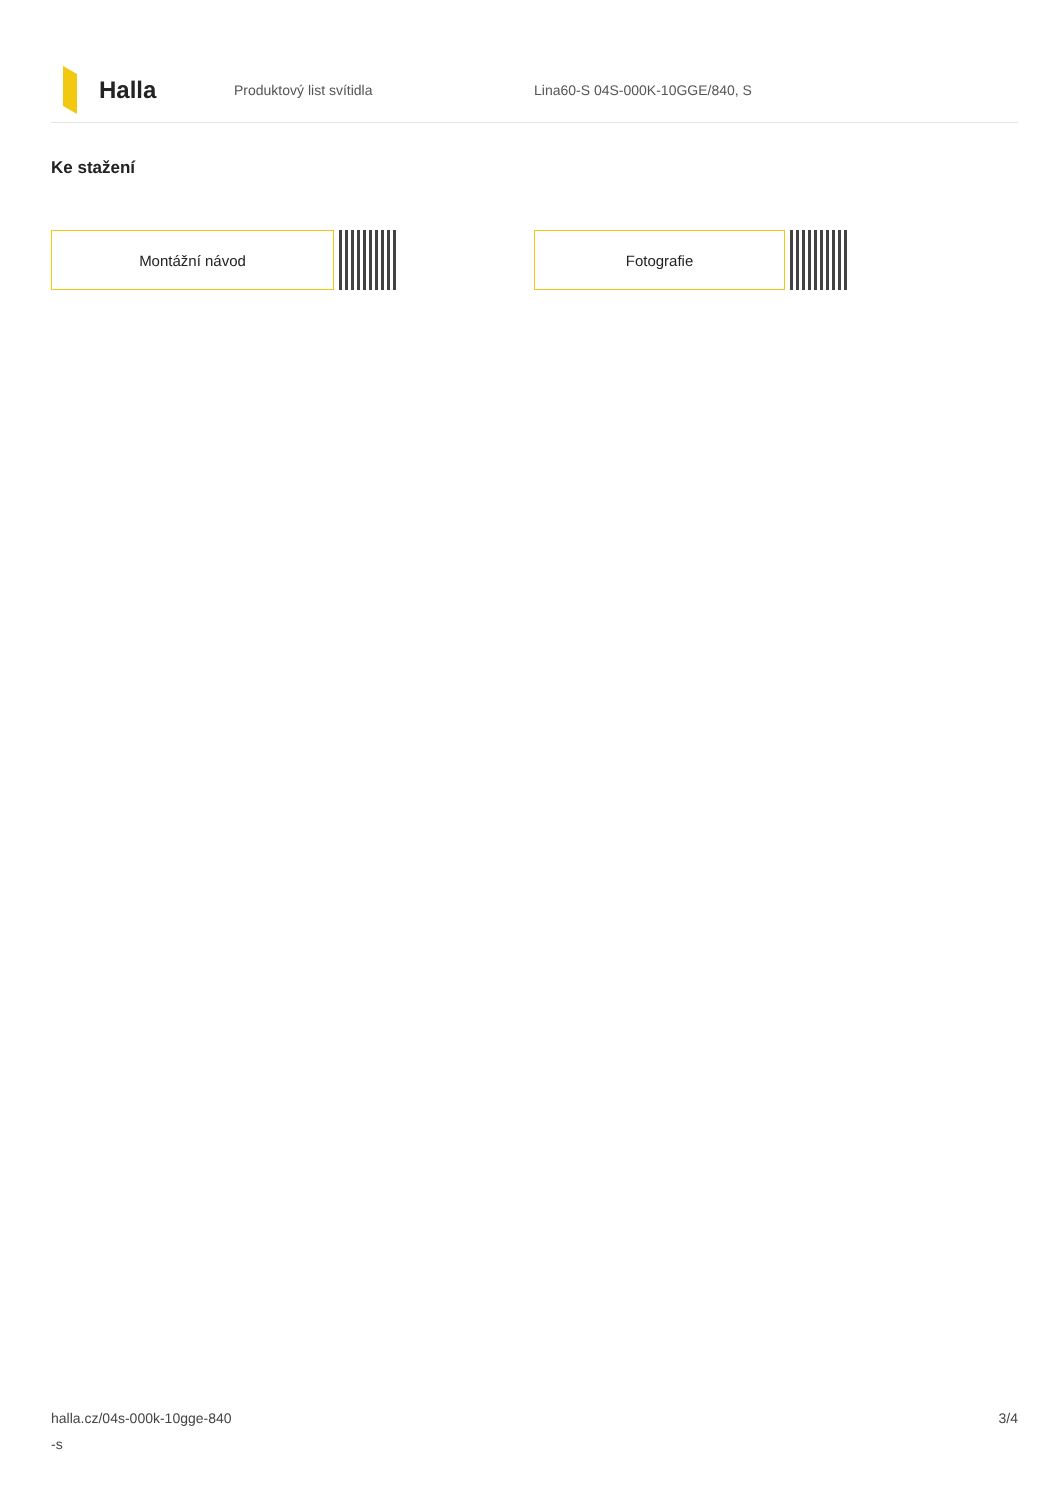Halla
Produktový list svítidla Lina60-S 04S-000K-10GGE/840, S
Ke stažení
Montážní návod Fotografie
halla.cz/04s-000k-10gge-840
-s
3/4